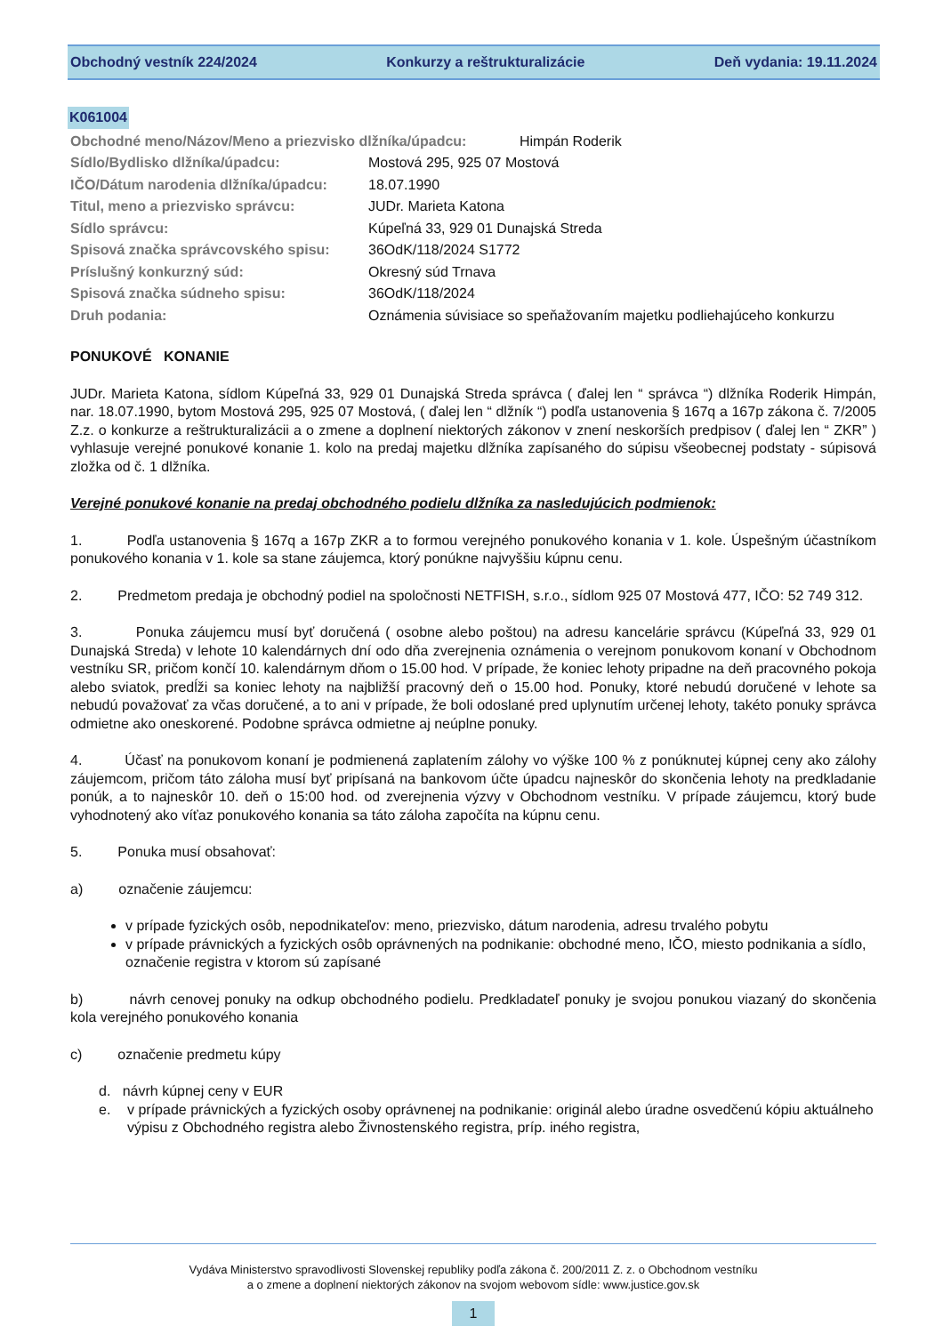Obchodný vestník 224/2024 Konkurzy a reštrukturalizácie Deň vydania: 19.11.2024
K061004
Obchodné meno/Názov/Meno a priezvisko dlžníka/úpadcu: Himpán Roderik
Sídlo/Bydlisko dlžníka/úpadcu: Mostová 295, 925 07 Mostová
IČO/Dátum narodenia dlžníka/úpadcu: 18.07.1990
Titul, meno a priezvisko správcu: JUDr. Marieta Katona
Sídlo správcu: Kúpeľná 33, 929 01 Dunajská Streda
Spisová značka správcovského spisu: 36OdK/118/2024 S1772
Príslušný konkurzný súd: Okresný súd Trnava
Spisová značka súdneho spisu: 36OdK/118/2024
Druh podania: Oznámenia súvisiace so speňažovaním majetku podliehajúceho konkurzu
PONUKOVÉ KONANIE
JUDr. Marieta Katona, sídlom Kúpeľná 33, 929 01 Dunajská Streda správca ( ďalej len “ správca “) dlžníka Roderik Himpán, nar. 18.07.1990, bytom Mostová 295, 925 07 Mostová, ( ďalej len “ dlžník “) podľa ustanovenia § 167q a 167p zákona č. 7/2005 Z.z. o konkurze a reštrukturalizácii a o zmene a doplnení niektorých zákonov v znení neskorších predpisov ( ďalej len “ ZKR” ) vyhlasuje verejné ponukové konanie 1. kolo na predaj majetku dlžníka zapísaného do súpisu všeobecnej podstaty - súpisová zložka od č. 1 dlžníka.
Verejné ponukové konanie na predaj obchodného podielu dlžníka za nasledujúcich podmienok:
1. Podľa ustanovenia § 167q a 167p ZKR a to formou verejného ponukového konania v 1. kole. Úspešným účastníkom ponukového konania v 1. kole sa stane záujemca, ktorý ponúkne najvyššiu kúpnu cenu.
2. Predmetom predaja je obchodný podiel na spoločnosti NETFISH, s.r.o., sídlom 925 07 Mostová 477, IČO: 52 749 312.
3. Ponuka záujemcu musí byť doručená ( osobne alebo poštou) na adresu kancelárie správcu (Kúpeľná 33, 929 01 Dunajská Streda) v lehote 10 kalendárnych dní odo dňa zverejnenia oznámenia o verejnom ponukovom konaní v Obchodnom vestníku SR, pričom končí 10. kalendárnym dňom o 15.00 hod. V prípade, že koniec lehoty pripadne na deň pracovného pokoja alebo sviatok, predĺži sa koniec lehoty na najbližší pracovný deň o 15.00 hod. Ponuky, ktoré nebudú doručené v lehote sa nebudú považovať za včas doručené, a to ani v prípade, že boli odoslané pred uplynutím určenej lehoty, takéto ponuky správca odmietne ako oneskorené. Podobne správca odmietne aj neúplne ponuky.
4. Účasť na ponukovom konaní je podmienená zaplatením zálohy vo výške 100 % z ponúknutej kúpnej ceny ako zálohy záujemcom, pričom táto záloha musí byť pripísaná na bankovom účte úpadcu najneskôr do skončenia lehoty na predkladanie ponúk, a to najneskôr 10. deň o 15:00 hod. od zverejnenia výzvy v Obchodnom vestníku. V prípade záujemcu, ktorý bude vyhodnotený ako víťaz ponukového konania sa táto záloha započíta na kúpnu cenu.
5. Ponuka musí obsahovať:
a) označenie záujemcu:
v prípade fyzických osôb, nepodnikateľov: meno, priezvisko, dátum narodenia, adresu trvalého pobytu
v prípade právnických a fyzických osôb oprávnených na podnikanie: obchodné meno, IČO, miesto podnikania a sídlo, označenie registra v ktorom sú zapísané
b) návrh cenovej ponuky na odkup obchodného podielu. Predkladateľ ponuky je svojou ponukou viazaný do skončenia kola verejného ponukového konania
c) označenie predmetu kúpy
d. návrh kúpnej ceny v EUR
e. v prípade právnických a fyzických osoby oprávnenej na podnikanie: originál alebo úradne osvedčenú kópiu aktuálneho výpisu z Obchodného registra alebo Živnostenského registra, príp. iného registra,
Vydáva Ministerstvo spravodlivosti Slovenskej republiky podľa zákona č. 200/2011 Z. z. o Obchodnom vestníku
a o zmene a doplnení niektorých zákonov na svojom webovom sídle: www.justice.gov.sk
1